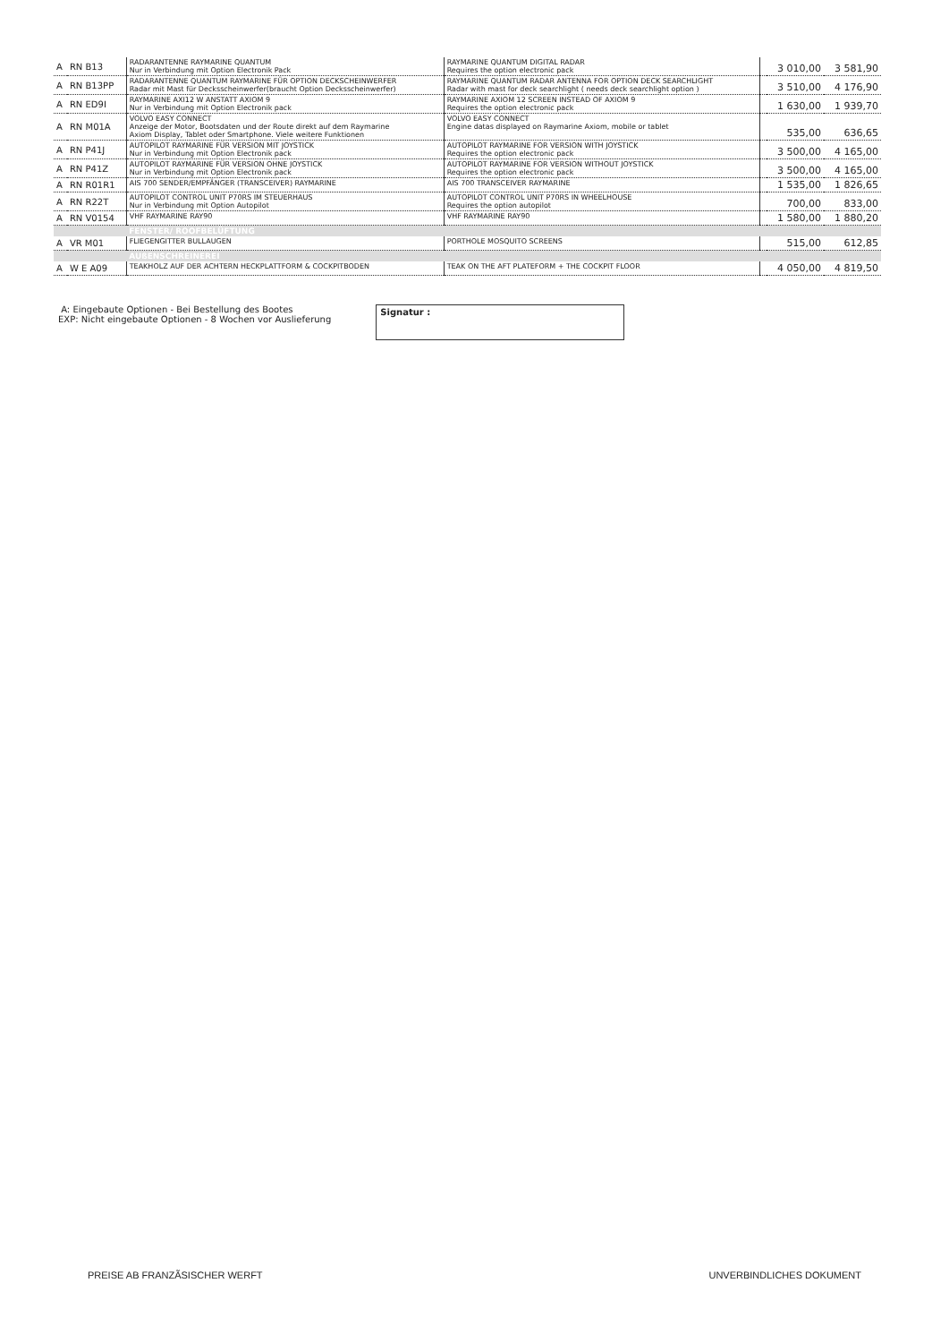| A | RN B13 | RADARANTENNE RAYMARINE QUANTUM Nur in Verbindung mit Option Electronik Pack | RAYMARINE QUANTUM DIGITAL RADAR Requires the option electronic pack | | 3 010,00 | 3 581,90 |
| A | RN B13PP | RADARANTENNE QUANTUM RAYMARINE FÜR OPTION DECKSCHEINWERFER Radar mit Mast für Decksscheinwerfer(braucht Option Decksscheinwerfer) | RAYMARINE QUANTUM RADAR ANTENNA FOR OPTION DECK SEARCHLIGHT Radar with mast for deck searchlight ( needs deck searchlight option ) | | 3 510,00 | 4 176,90 |
| A | RN ED9I | RAYMARINE AXI12 W ANSTATT AXIOM 9 Nur in Verbindung mit Option Electronik pack | RAYMARINE AXIOM 12 SCREEN INSTEAD OF AXIOM 9 Requires the option electronic pack | | 1 630,00 | 1 939,70 |
| A | RN M01A | VOLVO EASY CONNECT Anzeige der Motor, Bootsdaten und der Route direkt auf dem Raymarine Axiom Display, Tablet oder Smartphone. Viele weitere Funktionen | VOLVO EASY CONNECT Engine datas displayed on Raymarine Axiom, mobile or tablet | | 535,00 | 636,65 |
| A | RN P41J | AUTOPILOT RAYMARINE FÜR VERSION MIT JOYSTICK Nur in Verbindung mit Option Electronik pack | AUTOPILOT RAYMARINE FOR VERSION WITH JOYSTICK Requires the option electronic pack | | 3 500,00 | 4 165,00 |
| A | RN P41Z | AUTOPILOT RAYMARINE FÜR VERSION OHNE JOYSTICK Nur in Verbindung mit Option Electronik pack | AUTOPILOT RAYMARINE FOR VERSION WITHOUT JOYSTICK Requires the option electronic pack | | 3 500,00 | 4 165,00 |
| A | RN R01R1 | AIS 700 SENDER/EMPFÄNGER (TRANSCEIVER) RAYMARINE | AIS 700 TRANSCEIVER RAYMARINE | | 1 535,00 | 1 826,65 |
| A | RN R22T | AUTOPILOT CONTROL UNIT P70RS IM STEUERHAUS Nur in Verbindung mit Option Autopilot | AUTOPILOT CONTROL UNIT P70RS IN WHEELHOUSE Requires the option autopilot | | 700,00 | 833,00 |
| A | RN V0154 | VHF RAYMARINE RAY90 | VHF RAYMARINE RAY90 | | 1 580,00 | 1 880,20 |
| | | FENSTER/ ROOFBELÜFTUNG | | | | |
| A | VR M01 | FLIEGENGITTER BULLAUGEN | PORTHOLE MOSQUITO SCREENS | | 515,00 | 612,85 |
| | | AUßENSCHREINEREI | | | | |
| A | W E A09 | TEAKHOLZ AUF DER ACHTERN HECKPLATTFORM & COCKPITBODEN | TEAK ON THE AFT PLATEFORM + THE COCKPIT FLOOR | | 4 050,00 | 4 819,50 |
A: Eingebaute Optionen - Bei Bestellung des Bootes
EXP: Nicht eingebaute Optionen - 8 Wochen vor Auslieferung
Signatur :
PREISE AB FRANZÃSISCHER WERFT UNVERBINDLICHES DOKUMENT